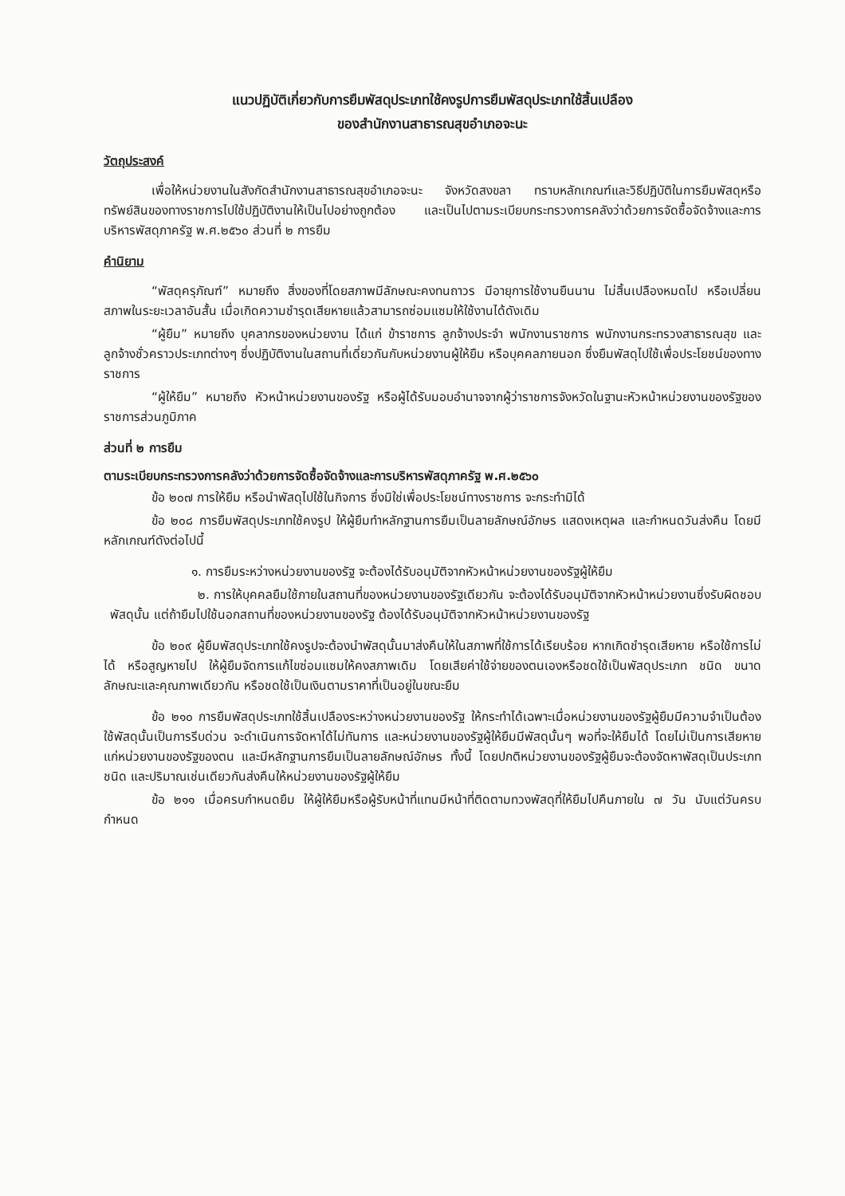แนวปฏิบัติเกี่ยวกับการยืมพัสดุประเภทใช้คงรูปการยืมพัสดุประเภทใช้สิ้นเปลือง
ของสำนักงานสาธารณสุขอำเภอจะนะ
วัตถุประสงค์
เพื่อให้หน่วยงานในสังกัดสำนักงานสาธารณสุขอำเภอจะนะ จังหวัดสงขลา ทราบหลักเกณฑ์และวิธีปฏิบัติในการยืมพัสดุหรือทรัพย์สินของทางราชการไปใช้ปฏิบัติงานให้เป็นไปอย่างถูกต้อง และเป็นไปตามระเบียบกระทรวงการคลังว่าด้วยการจัดซื้อจัดจ้างและการบริหารพัสดุภาครัฐ พ.ศ.๒๕๖๐ ส่วนที่ ๒ การยืม
คำนิยาม
“พัสดุครุภัณฑ์” หมายถึง สิ่งของที่โดยสภาพมีลักษณะคงทนถาวร มีอายุการใช้งานยืนนาน ไม่สิ้นเปลืองหมดไป หรือเปลี่ยนสภาพในระยะเวลาอันสั้น เมื่อเกิดความชำรุดเสียหายแล้วสามารถซ่อมแซมให้ใช้งานได้ดังเดิม
“ผู้ยืม” หมายถึง บุคลากรของหน่วยงาน ได้แก่ ข้าราชการ ลูกจ้างประจำ พนักงานราชการ พนักงานกระทรวงสาธารณสุข และลูกจ้างชั่วคราวประเภทต่างๆ ซึ่งปฏิบัติงานในสถานที่เดี่ยวกันกับหน่วยงานผู้ให้ยืม หรือบุคคลภายนอก ซึ่งยืมพัสดุไปใช้เพื่อประโยชน์ของทางราชการ
“ผู้ให้ยืม” หมายถึง หัวหน้าหน่วยงานของรัฐ หรือผู้ได้รับมอบอำนาจจากผู้ว่าราชการจังหวัดในฐานะหัวหน้าหน่วยงานของรัฐของราชการส่วนภูมิภาค
ส่วนที่ ๒ การยืม
ตามระเบียบกระทรวงการคลังว่าด้วยการจัดซื้อจัดจ้างและการบริหารพัสดุภาครัฐ พ.ศ.๒๕๖๐
ข้อ ๒๐๗ การให้ยืม หรือนำพัสดุไปใช้ในกิจการ ซึ่งมิใช่เพื่อประโยชน์ทางราชการ จะกระทำมิได้
ข้อ ๒๐๘ การยืมพัสดุประเภทใช้คงรูป ให้ผู้ยืมทำหลักฐานการยืมเป็นลายลักษณ์อักษร แสดงเหตุผล และกำหนดวันส่งคืน โดยมีหลักเกณฑ์ดังต่อไปนี้
๑. การยืมระหว่างหน่วยงานของรัฐ จะต้องได้รับอนุมัติจากหัวหน้าหน่วยงานของรัฐผู้ให้ยืม
๒. การให้บุคคลยืมใช้ภายในสถานที่ของหน่วยงานของรัฐเดียวกัน จะต้องได้รับอนุมัติจากหัวหน้าหน่วยงานซึ่งรับผิดชอบพัสดุนั้น แต่ถ้ายืมไปใช้นอกสถานที่ของหน่วยงานของรัฐ ต้องได้รับอนุมัติจากหัวหน้าหน่วยงานของรัฐ
ข้อ ๒๐๙ ผู้ยืมพัสดุประเภทใช้คงรูปจะต้องนำพัสดุนั้นมาส่งคืนให้ในสภาพที่ใช้การได้เรียบร้อย หากเกิดชำรุดเสียหาย หรือใช้การไม่ได้ หรือสูญหายไป ให้ผู้ยืมจัดการแก้ไขซ่อมแซมให้คงสภาพเดิม โดยเสียค่าใช้จ่ายของตนเองหรือชดใช้เป็นพัสดุประเภท ชนิด ขนาด ลักษณะและคุณภาพเดียวกัน หรือชดใช้เป็นเงินตามราคาที่เป็นอยู่ในขณะยืม
ข้อ ๒๑๐ การยืมพัสดุประเภทใช้สิ้นเปลืองระหว่างหน่วยงานของรัฐ ให้กระทำได้เฉพาะเมื่อหน่วยงานของรัฐผู้ยืมมีความจำเป็นต้องใช้พัสดุนั้นเป็นการรีบด่วน จะดำเนินการจัดหาได้ไม่ทันการ และหน่วยงานของรัฐผู้ให้ยืมมีพัสดุนั้นๆ พอที่จะให้ยืมได้ โดยไม่เป็นการเสียหายแก่หน่วยงานของรัฐของตน และมีหลักฐานการยืมเป็นลายลักษณ์อักษร ทั้งนี้ โดยปกติหน่วยงานของรัฐผู้ยืมจะต้องจัดหาพัสดุเป็นประเภท ชนิด และปริมาณเช่นเดียวกันส่งคืนให้หน่วยงานของรัฐผู้ให้ยืม
ข้อ ๒๑๑ เมื่อครบกำหนดยืม ให้ผู้ให้ยืมหรือผู้รับหน้าที่แทนมีหน้าที่ติดตามทวงพัสดุที่ให้ยืมไปคืนภายใน ๗ วัน นับแต่วันครบกำหนด